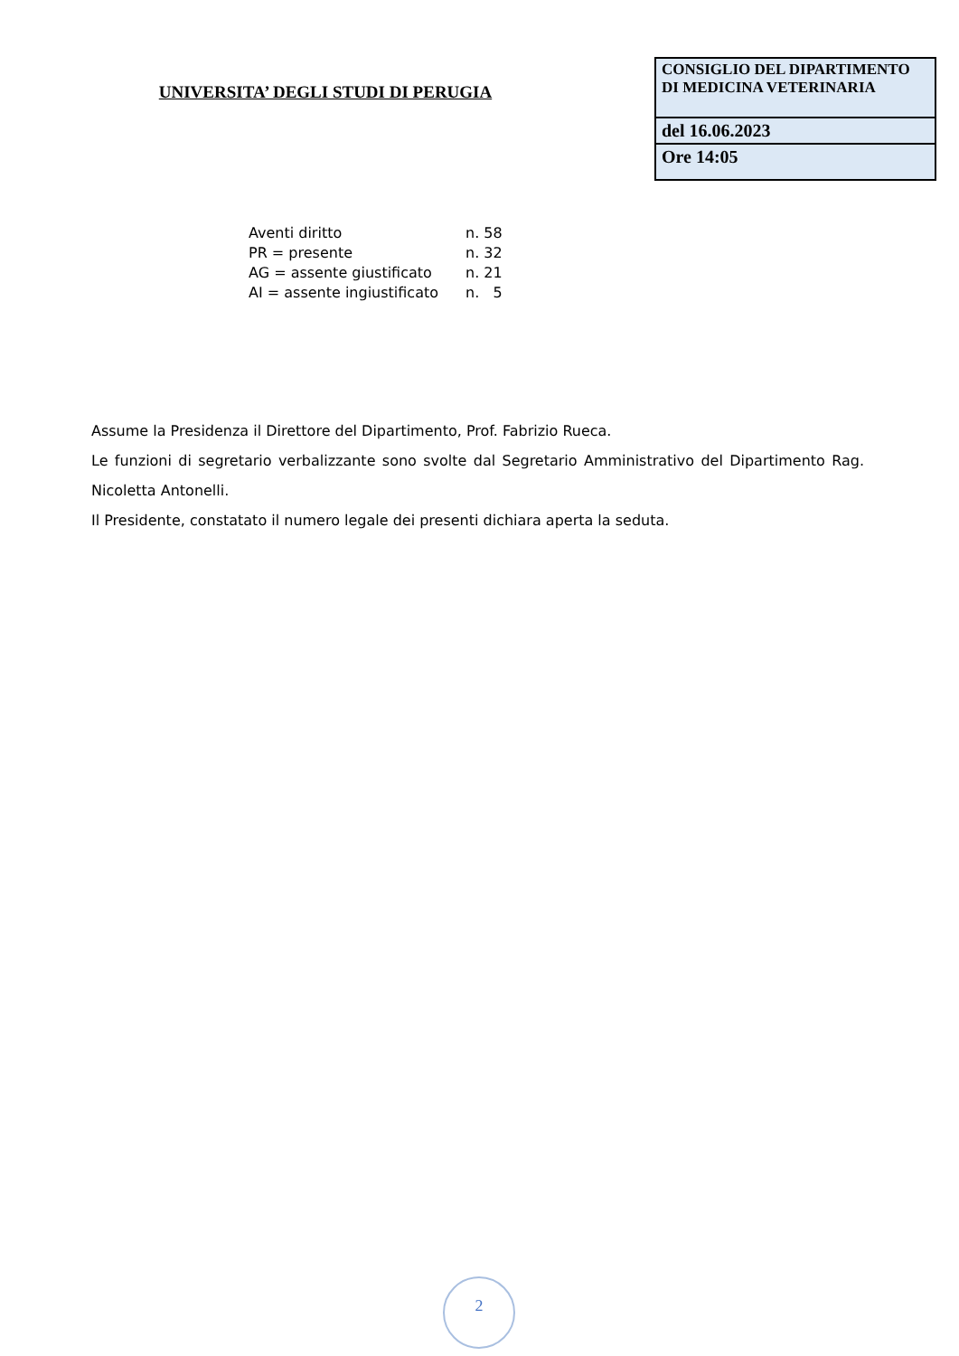UNIVERSITA’ DEGLI STUDI DI PERUGIA
CONSIGLIO DEL DIPARTIMENTO DI MEDICINA VETERINARIA
del 16.06.2023
Ore 14:05
| Aventi diritto | n. 58 |
| PR = presente | n. 32 |
| AG = assente giustificato | n. 21 |
| AI = assente ingiustificato | n. 5 |
Assume la Presidenza il Direttore del Dipartimento, Prof. Fabrizio Rueca.
Le funzioni di segretario verbalizzante sono svolte dal Segretario Amministrativo del Dipartimento Rag. Nicoletta Antonelli.
Il Presidente, constatato il numero legale dei presenti dichiara aperta la seduta.
2